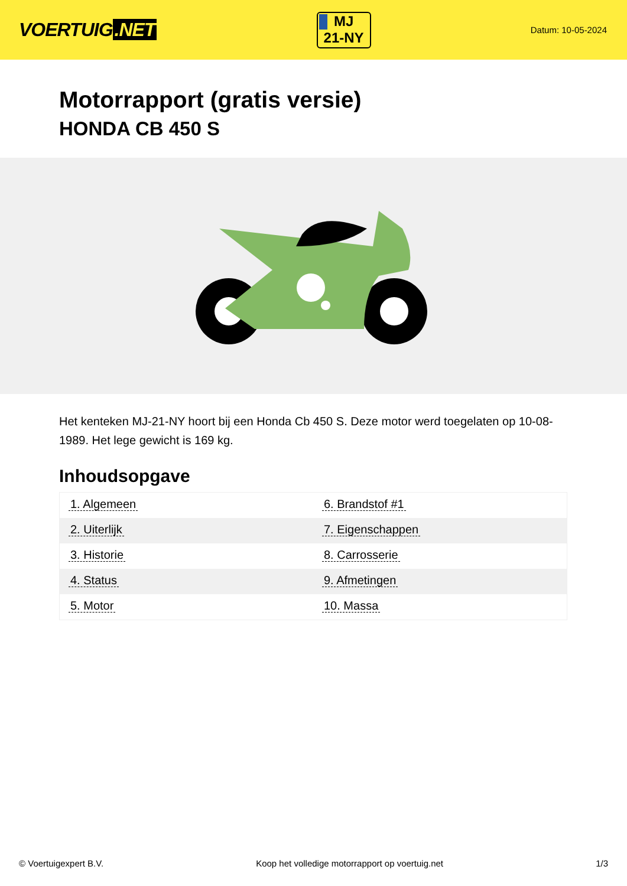VOERTUIG.NET
MJ
21-NY
Datum: 10-05-2024
Motorrapport (gratis versie)
HONDA CB 450 S
Het kenteken MJ-21-NY hoort bij een Honda Cb 450 S. Deze motor werd toegelaten op 10-08-1989. Het lege gewicht is 169 kg.
Inhoudsopgave
| 1. Algemeen | 6. Brandstof #1 |
| 2. Uiterlijk | 7. Eigenschappen |
| 3. Historie | 8. Carrosserie |
| 4. Status | 9. Afmetingen |
| 5. Motor | 10. Massa |
© Voertuigexpert B.V. Koop het volledige motorrapport op voertuig.net 1/3